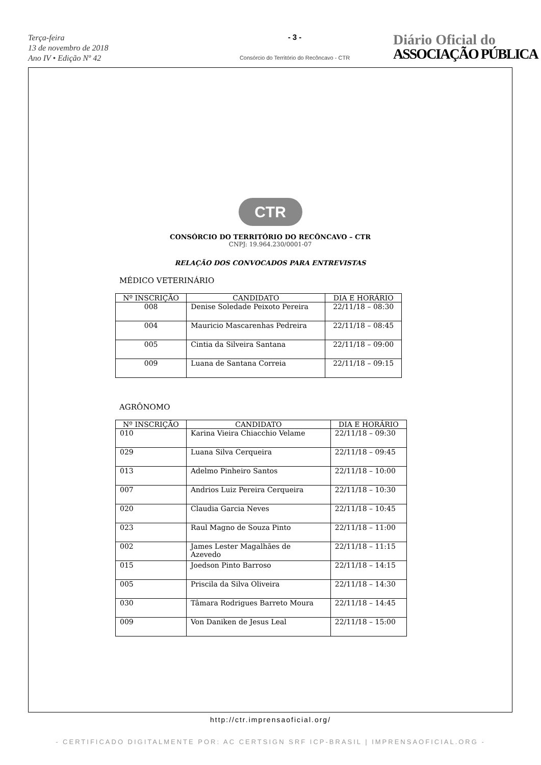Terça-feira
13 de novembro de 2018
Ano IV • Edição Nº 42
- 3 -
Consórcio do Território do Recôncavo - CTR
Diário Oficial do
ASSOCIAÇÃO PÚBLICA
CTR
CONSÓRCIO DO TERRITÓRIO DO RECÔNCAVO – CTR
CNPJ: 19.964.230/0001-07
RELAÇÃO DOS CONVOCADOS PARA ENTREVISTAS
MÉDICO VETERINÁRIO
| Nº INSCRIÇÃO | CANDIDATO | DIA E HORÁRIO |
| --- | --- | --- |
| 008 | Denise Soledade Peixoto Pereira | 22/11/18 – 08:30 |
| 004 | Mauricio Mascarenhas Pedreira | 22/11/18 – 08:45 |
| 005 | Cintia da Silveira Santana | 22/11/18 – 09:00 |
| 009 | Luana de Santana Correia | 22/11/18 – 09:15 |
AGRÔNOMO
| Nº INSCRIÇÃO | CANDIDATO | DIA E HORÁRIO |
| --- | --- | --- |
| 010 | Karina Vieira Chiacchio Velame | 22/11/18 – 09:30 |
| 029 | Luana Silva Cerqueira | 22/11/18 – 09:45 |
| 013 | Adelmo Pinheiro Santos | 22/11/18 – 10:00 |
| 007 | Andrios Luiz Pereira Cerqueira | 22/11/18 – 10:30 |
| 020 | Claudia Garcia Neves | 22/11/18 – 10:45 |
| 023 | Raul Magno de Souza Pinto | 22/11/18 – 11:00 |
| 002 | James Lester Magalhães de Azevedo | 22/11/18 – 11:15 |
| 015 | Joedson Pinto Barroso | 22/11/18 – 14:15 |
| 005 | Priscila da Silva Oliveira | 22/11/18 – 14:30 |
| 030 | Tâmara Rodrigues Barreto Moura | 22/11/18 – 14:45 |
| 009 | Von Daniken de Jesus Leal | 22/11/18 – 15:00 |
http://ctr.imprensaoficial.org/
- CERTIFICADO DIGITALMENTE POR: AC CERTSIGN SRF ICP-BRASIL | IMPRENSAOFICIAL.ORG -